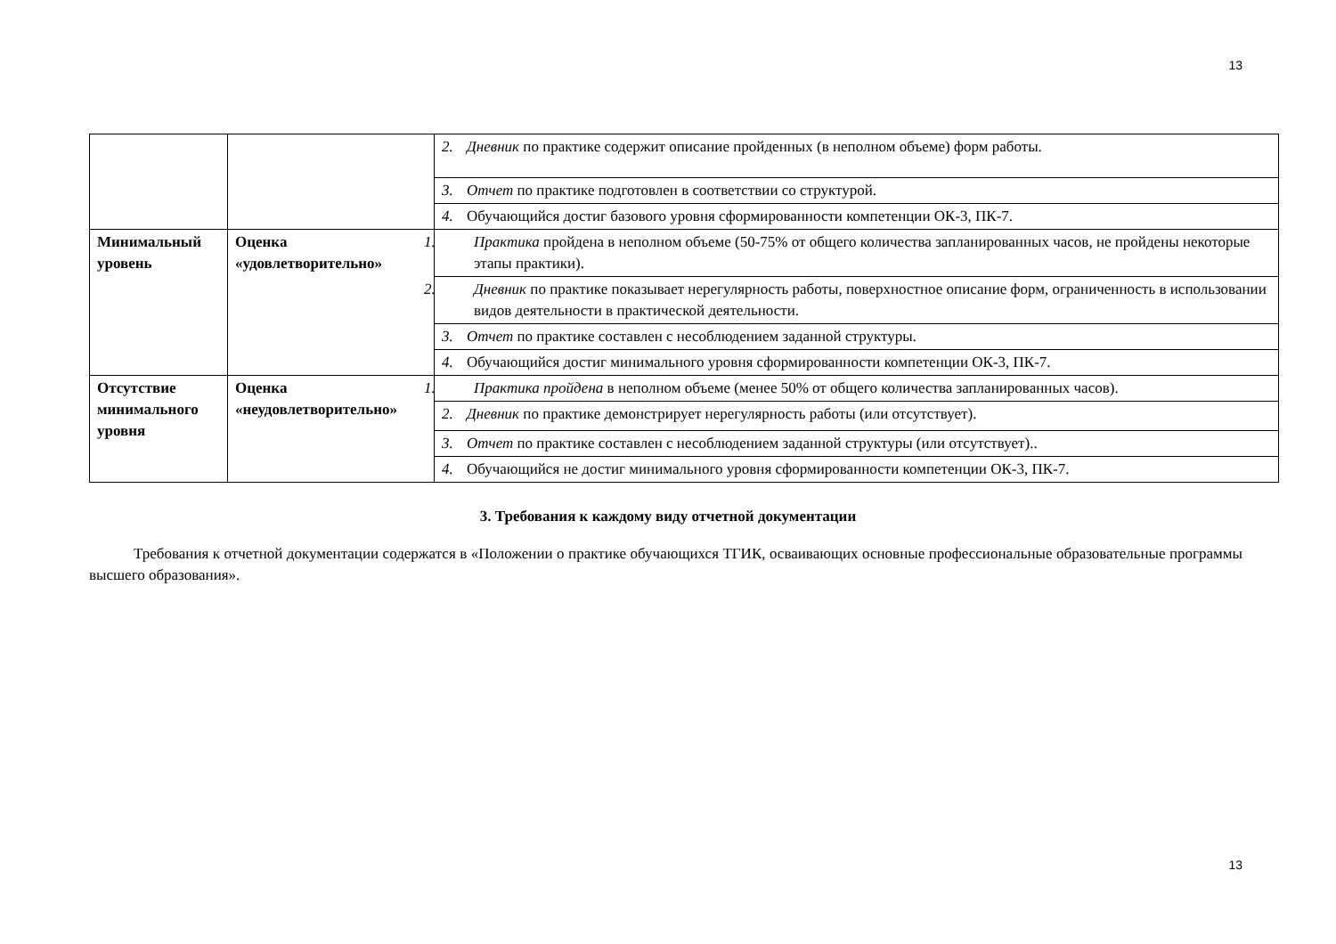13
| | | 2. Дневник по практике содержит описание пройденных (в неполном объеме) форм работы. |
| | | 3. Отчет по практике подготовлен в соответствии со структурой. |
| | | 4. Обучающийся достиг базового уровня сформированности компетенции ОК-3, ПК-7. |
| Минимальный уровень | Оценка «удовлетворительно» | 1. Практика пройдена в неполном объеме (50-75% от общего количества запланированных часов, не пройдены некоторые этапы практики). |
| | | 2. Дневник по практике показывает нерегулярность работы, поверхностное описание форм, ограниченность в использовании видов деятельности в практической деятельности. |
| | | 3. Отчет по практике составлен с несоблюдением заданной структуры. |
| | | 4. Обучающийся достиг минимального уровня сформированности компетенции ОК-3, ПК-7. |
| Отсутствие минимального уровня | Оценка «неудовлетворительно» | 1. Практика пройдена в неполном объеме (менее 50% от общего количества запланированных часов). |
| | | 2. Дневник по практике демонстрирует нерегулярность работы (или отсутствует). |
| | | 3. Отчет по практике составлен с несоблюдением заданной структуры (или отсутствует).. |
| | | 4. Обучающийся не достиг минимального уровня сформированности компетенции ОК-3, ПК-7. |
3. Требования к каждому виду отчетной документации
Требования к отчетной документации содержатся в «Положении о практике обучающихся ТГИК, осваивающих основные профессиональные образовательные программы высшего образования».
13